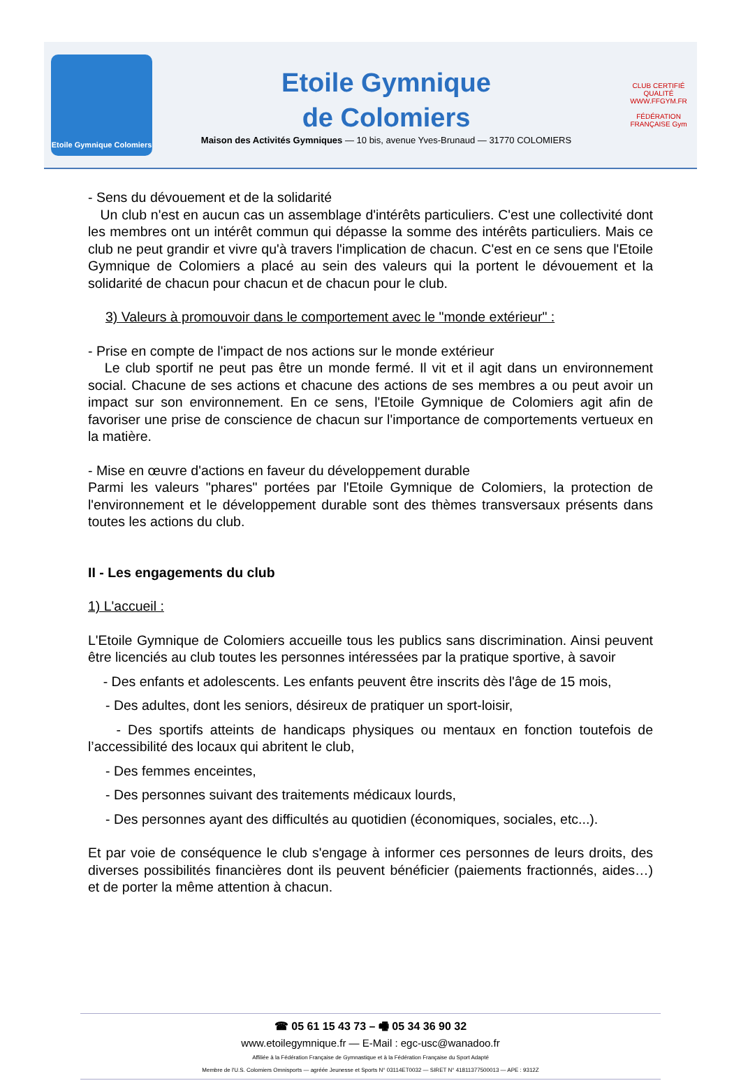Etoile Gymnique Colomiers
Etoile Gymnique
de Colomiers
Maison des Activités Gymniques — 10 bis, avenue Yves-Brunaud — 31770 COLOMIERS
CLUB CERTIFIÉ QUALITÉ
WWW.FFGYM.FR
FÉDÉRATION FRANÇAISE Gym
- Sens du dévouement et de la solidarité
Un club n'est en aucun cas un assemblage d'intérêts particuliers. C'est une collectivité dont les membres ont un intérêt commun qui dépasse la somme des intérêts particuliers. Mais ce club ne peut grandir et vivre qu'à travers l'implication de chacun. C'est en ce sens que l'Etoile Gymnique de Colomiers a placé au sein des valeurs qui la portent le dévouement et la solidarité de chacun pour chacun et de chacun pour le club.
3) Valeurs à promouvoir dans le comportement avec le "monde extérieur" :
- Prise en compte de l'impact de nos actions sur le monde extérieur
Le club sportif ne peut pas être un monde fermé. Il vit et il agit dans un environnement social. Chacune de ses actions et chacune des actions de ses membres a ou peut avoir un impact sur son environnement. En ce sens, l'Etoile Gymnique de Colomiers agit afin de favoriser une prise de conscience de chacun sur l'importance de comportements vertueux en la matière.
- Mise en œuvre d'actions en faveur du développement durable
Parmi les valeurs "phares" portées par l'Etoile Gymnique de Colomiers, la protection de l'environnement et le développement durable sont des thèmes transversaux présents dans toutes les actions du club.
II - Les engagements du club
1) L'accueil :
L'Etoile Gymnique de Colomiers accueille tous les publics sans discrimination. Ainsi peuvent être licenciés au club toutes les personnes intéressées par la pratique sportive, à savoir
- Des enfants et adolescents. Les enfants peuvent être inscrits dès l'âge de 15 mois,
- Des adultes, dont les seniors, désireux de pratiquer un sport-loisir,
- Des sportifs atteints de handicaps physiques ou mentaux en fonction toutefois de l’accessibilité des locaux qui abritent le club,
- Des femmes enceintes,
- Des personnes suivant des traitements médicaux lourds,
- Des personnes ayant des difficultés au quotidien (économiques, sociales, etc...).
Et par voie de conséquence le club s'engage à informer ces personnes de leurs droits, des diverses possibilités financières dont ils peuvent bénéficier (paiements fractionnés, aides…) et de porter la même attention à chacun.
☎ 05 61 15 43 73 – 🖷 05 34 36 90 32
www.etoilegymnique.fr — E-Mail : egc-usc@wanadoo.fr
Affiliée à la Fédération Française de Gymnastique et à la Fédération Française du Sport Adapté
Membre de l'U.S. Colomiers Omnisports — agréée Jeunesse et Sports N° 03114ET0032 — SIRET N° 41811377500013 — APE : 9312Z